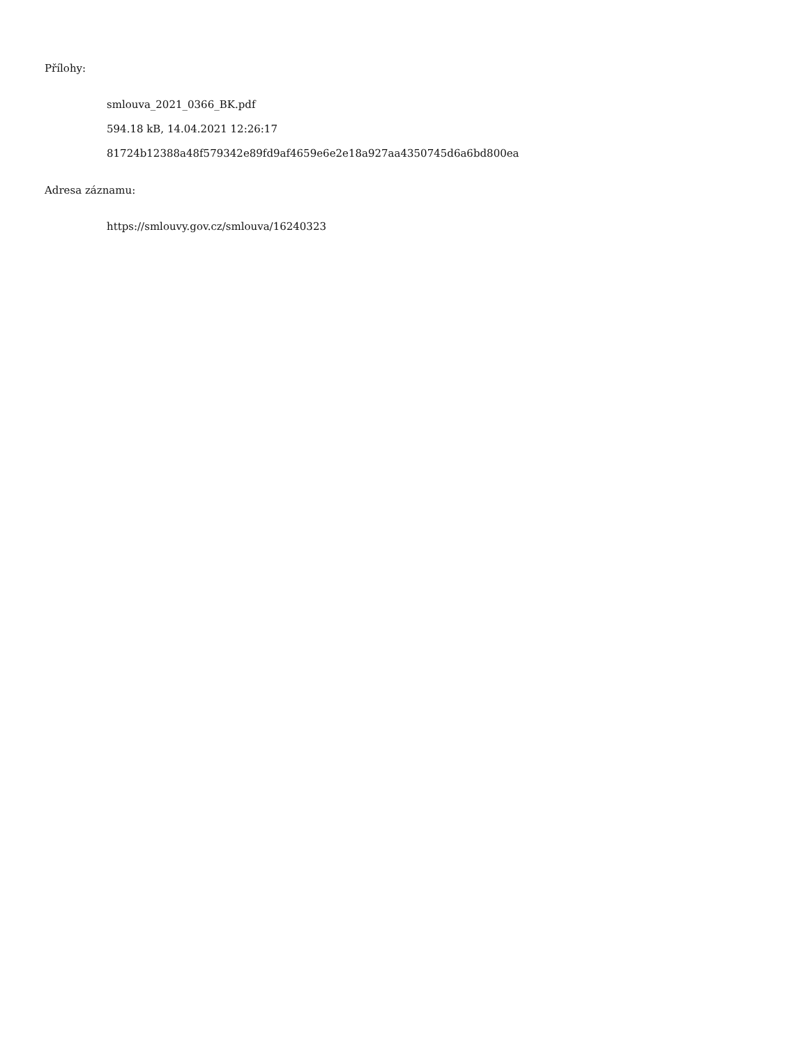Přílohy:
smlouva_2021_0366_BK.pdf
594.18 kB, 14.04.2021 12:26:17
81724b12388a48f579342e89fd9af4659e6e2e18a927aa4350745d6a6bd800ea
Adresa záznamu:
https://smlouvy.gov.cz/smlouva/16240323